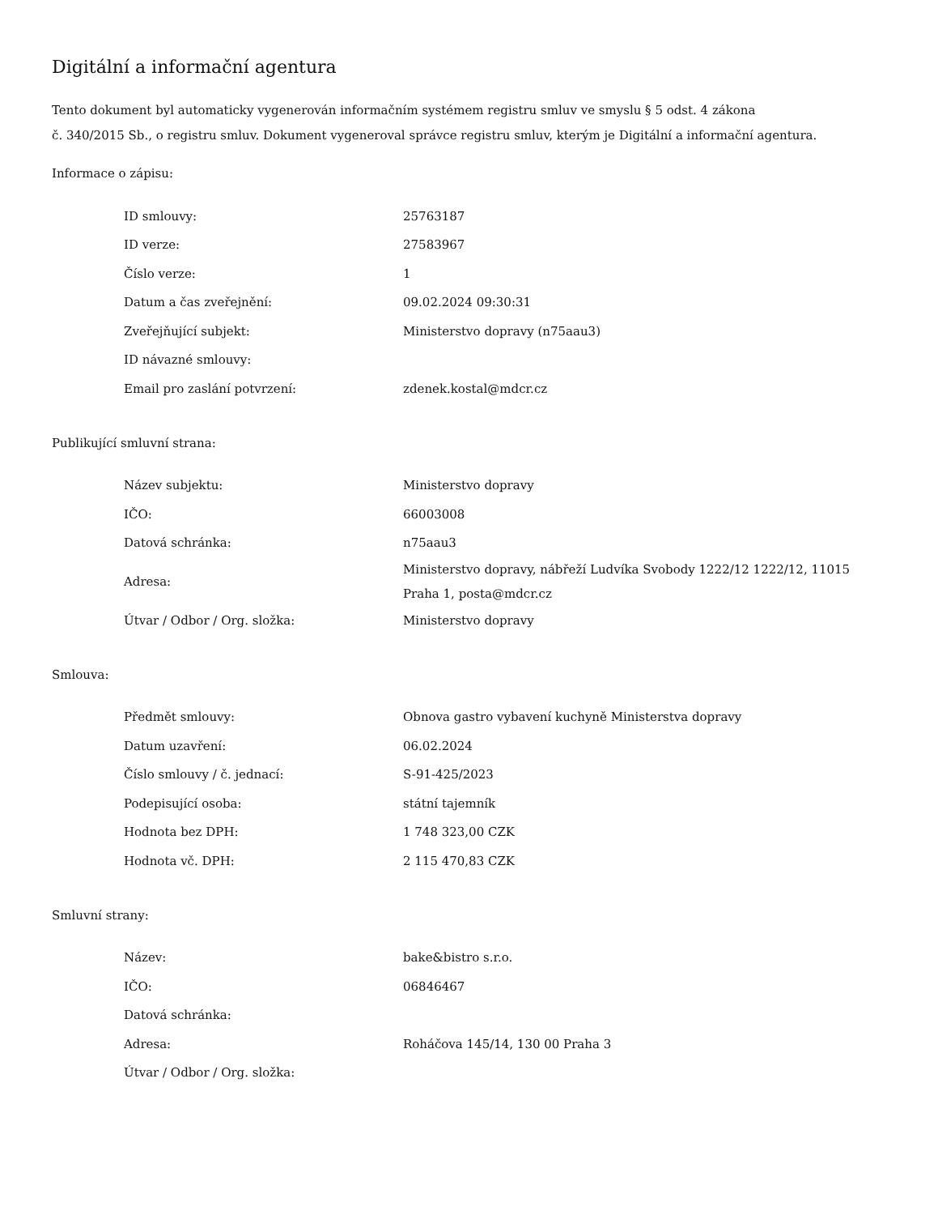Digitální a informační agentura
Tento dokument byl automaticky vygenerován informačním systémem registru smluv ve smyslu § 5 odst. 4 zákona
č. 340/2015 Sb., o registru smluv. Dokument vygeneroval správce registru smluv, kterým je Digitální a informační agentura.
Informace o zápisu:
| ID smlouvy: | 25763187 |
| ID verze: | 27583967 |
| Číslo verze: | 1 |
| Datum a čas zveřejnění: | 09.02.2024 09:30:31 |
| Zveřejňující subjekt: | Ministerstvo dopravy (n75aau3) |
| ID návazné smlouvy: | |
| Email pro zaslání potvrzení: | zdenek.kostal@mdcr.cz |
Publikující smluvní strana:
| Název subjektu: | Ministerstvo dopravy |
| IČO: | 66003008 |
| Datová schránka: | n75aau3 |
| Adresa: | Ministerstvo dopravy, nábřeží Ludvíka Svobody 1222/12 1222/12, 11015 Praha 1, posta@mdcr.cz |
| Útvar / Odbor / Org. složka: | Ministerstvo dopravy |
Smlouva:
| Předmět smlouvy: | Obnova gastro vybavení kuchyně Ministerstva dopravy |
| Datum uzavření: | 06.02.2024 |
| Číslo smlouvy / č. jednací: | S-91-425/2023 |
| Podepisující osoba: | státní tajemník |
| Hodnota bez DPH: | 1 748 323,00 CZK |
| Hodnota vč. DPH: | 2 115 470,83 CZK |
Smluvní strany:
| Název: | bake&bistro s.r.o. |
| IČO: | 06846467 |
| Datová schránka: | |
| Adresa: | Roháčova 145/14, 130 00 Praha 3 |
| Útvar / Odbor / Org. složka: | |